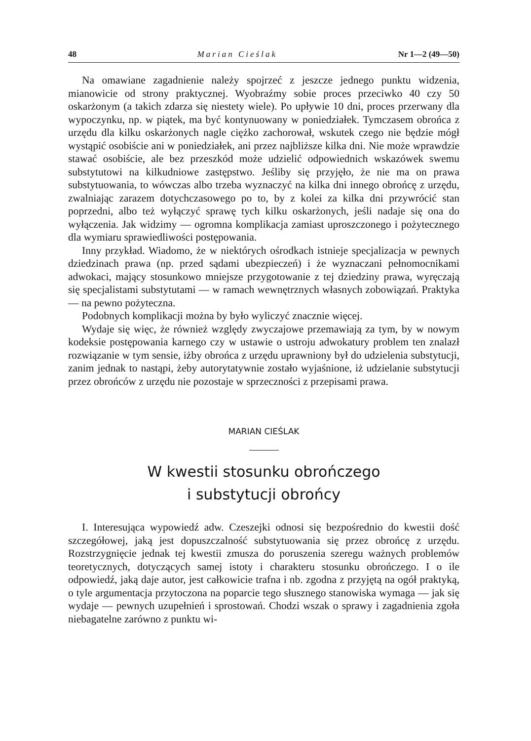48 Marian Cieślak Nr 1—2 (49—50)
Na omawiane zagadnienie należy spojrzeć z jeszcze jednego punktu widzenia, mianowicie od strony praktycznej. Wyobraźmy sobie proces przeciwko 40 czy 50 oskarżonym (a takich zdarza się niestety wiele). Po upływie 10 dni, proces przerwany dla wypoczynku, np. w piątek, ma być kontynuowany w poniedziałek. Tymczasem obrońca z urzędu dla kilku oskarżonych nagle ciężko zachorował, wskutek czego nie będzie mógł wystąpić osobiście ani w poniedziałek, ani przez najbliższe kilka dni. Nie może wprawdzie stawać osobiście, ale bez przeszkód może udzielić odpowiednich wskazówek swemu substytutowi na kilkudniowe zastępstwo. Jeśliby się przyjęło, że nie ma on prawa substytuowania, to wówczas albo trzeba wyznaczyć na kilka dni innego obrońcę z urzędu, zwalniając zarazem dotychczasowego po to, by z kolei za kilka dni przywrócić stan poprzedni, albo też wyłączyć sprawę tych kilku oskarżonych, jeśli nadaje się ona do wyłączenia. Jak widzimy — ogromna komplikacja zamiast uproszczonego i pożytecznego dla wymiaru sprawiedliwości postępowania.
Inny przykład. Wiadomo, że w niektórych ośrodkach istnieje specjalizacja w pewnych dziedzinach prawa (np. przed sądami ubezpieczeń) i że wyznaczani pełnomocnikami adwokaci, mający stosunkowo mniejsze przygotowanie z tej dziedziny prawa, wyręczają się specjalistami substytutami — w ramach wewnętrznych własnych zobowiązań. Praktyka — na pewno pożyteczna.
Podobnych komplikacji można by było wyliczyć znacznie więcej.
Wydaje się więc, że również względy zwyczajowe przemawiają za tym, by w nowym kodeksie postępowania karnego czy w ustawie o ustroju adwokatury problem ten znalazł rozwiązanie w tym sensie, iżby obrońca z urzędu uprawniony był do udzielenia substytucji, zanim jednak to nastąpi, żeby autorytatywnie zostało wyjaśnione, iż udzielanie substytucji przez obrońców z urzędu nie pozostaje w sprzeczności z przepisami prawa.
MARIAN CIEŚLAK
W kwestii stosunku obrończego
i substytucji obrońcy
I. Interesująca wypowiedź adw. Czeszejki odnosi się bezpośrednio do kwestii dość szczegółowej, jaką jest dopuszczalność substytuowania się przez obrońcę z urzędu. Rozstrzygnięcie jednak tej kwestii zmusza do poruszenia szeregu ważnych problemów teoretycznych, dotyczących samej istoty i charakteru stosunku obrończego. I o ile odpowiedź, jaką daje autor, jest całkowicie trafna i nb. zgodna z przyjętą na ogół praktyką, o tyle argumentacja przytoczona na poparcie tego słusznego stanowiska wymaga — jak się wydaje — pewnych uzupełnień i sprostowań. Chodzi wszak o sprawy i zagadnienia zgoła niebagatelne zarówno z punktu wi-